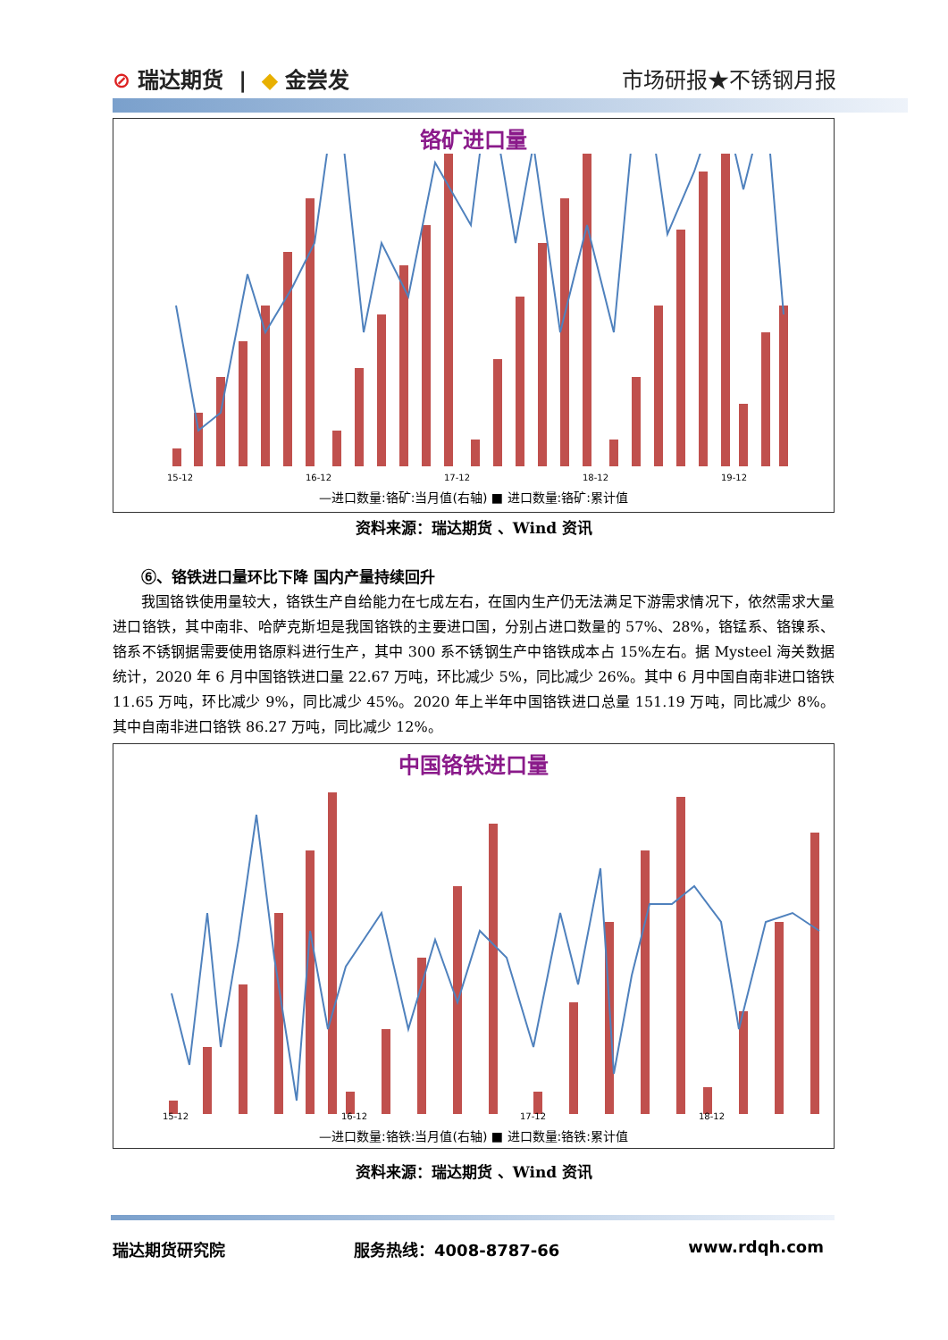⊘ 瑞达期货 | ◆ 金尝发 市场研报★不锈钢月报
铬矿进口量
15-12
16-12
17-12
18-12
19-12
—进口数量:铬矿:当月值(右轴) ■ 进口数量:铬矿:累计值
资料来源：瑞达期货 、Wind 资讯
⑥、铬铁进口量环比下降 国内产量持续回升
我国铬铁使用量较大，铬铁生产自给能力在七成左右，在国内生产仍无法满足下游需求情况下，依然需求大量进口铬铁，其中南非、哈萨克斯坦是我国铬铁的主要进口国，分别占进口数量的 57%、28%，铬锰系、铬镍系、铬系不锈钢据需要使用铬原料进行生产，其中 300 系不锈钢生产中铬铁成本占 15%左右。据 Mysteel 海关数据统计，2020 年 6 月中国铬铁进口量 22.67 万吨，环比减少 5%，同比减少 26%。其中 6 月中国自南非进口铬铁 11.65 万吨，环比减少 9%，同比减少 45%。2020 年上半年中国铬铁进口总量 151.19 万吨，同比减少 8%。其中自南非进口铬铁 86.27 万吨，同比减少 12%。
中国铬铁进口量
15-12
16-12
17-12
18-12
—进口数量:铬铁:当月值(右轴) ■ 进口数量:铬铁:累计值
资料来源：瑞达期货 、Wind 资讯
瑞达期货研究院 服务热线：4008-8787-66 www.rdqh.com